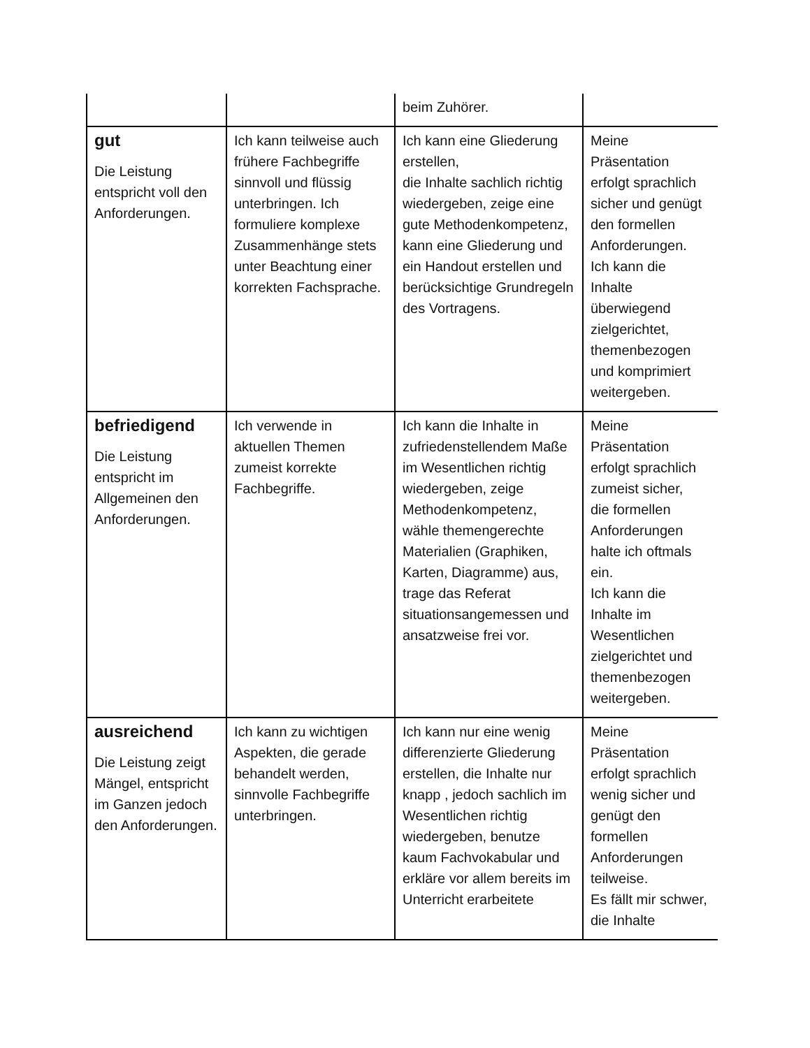| | | beim Zuhörer. | |
| gut Die Leistung entspricht voll den Anforderungen. | Ich kann teilweise auch frühere Fachbegriffe sinnvoll und flüssig unterbringen. Ich formuliere komplexe Zusammenhänge stets unter Beachtung einer korrekten Fachsprache. | Ich kann eine Gliederung erstellen, die Inhalte sachlich richtig wiedergeben, zeige eine gute Methodenkompetenz, kann eine Gliederung und ein Handout erstellen und berücksichtige Grundregeln des Vortragens. | Meine Präsentation erfolgt sprachlich sicher und genügt den formellen Anforderungen. Ich kann die Inhalte überwiegend zielgerichtet, themenbezogen und komprimiert weitergeben. |
| befriedigend Die Leistung entspricht im Allgemeinen den Anforderungen. | Ich verwende in aktuellen Themen zumeist korrekte Fachbegriffe. | Ich kann die Inhalte in zufriedenstellendem Maße im Wesentlichen richtig wiedergeben, zeige Methodenkompetenz, wähle themengerechte Materialien (Graphiken, Karten, Diagramme) aus, trage das Referat situationsangemessen und ansatzweise frei vor. | Meine Präsentation erfolgt sprachlich zumeist sicher, die formellen Anforderungen halte ich oftmals ein. Ich kann die Inhalte im Wesentlichen zielgerichtet und themenbezogen weitergeben. |
| ausreichend Die Leistung zeigt Mängel, entspricht im Ganzen jedoch den Anforderungen. | Ich kann zu wichtigen Aspekten, die gerade behandelt werden, sinnvolle Fachbegriffe unterbringen. | Ich kann nur eine wenig differenzierte Gliederung erstellen, die Inhalte nur knapp , jedoch sachlich im Wesentlichen richtig wiedergeben, benutze kaum Fachvokabular und erkläre vor allem bereits im Unterricht erarbeitete | Meine Präsentation erfolgt sprachlich wenig sicher und genügt den formellen Anforderungen teilweise. Es fällt mir schwer, die Inhalte |